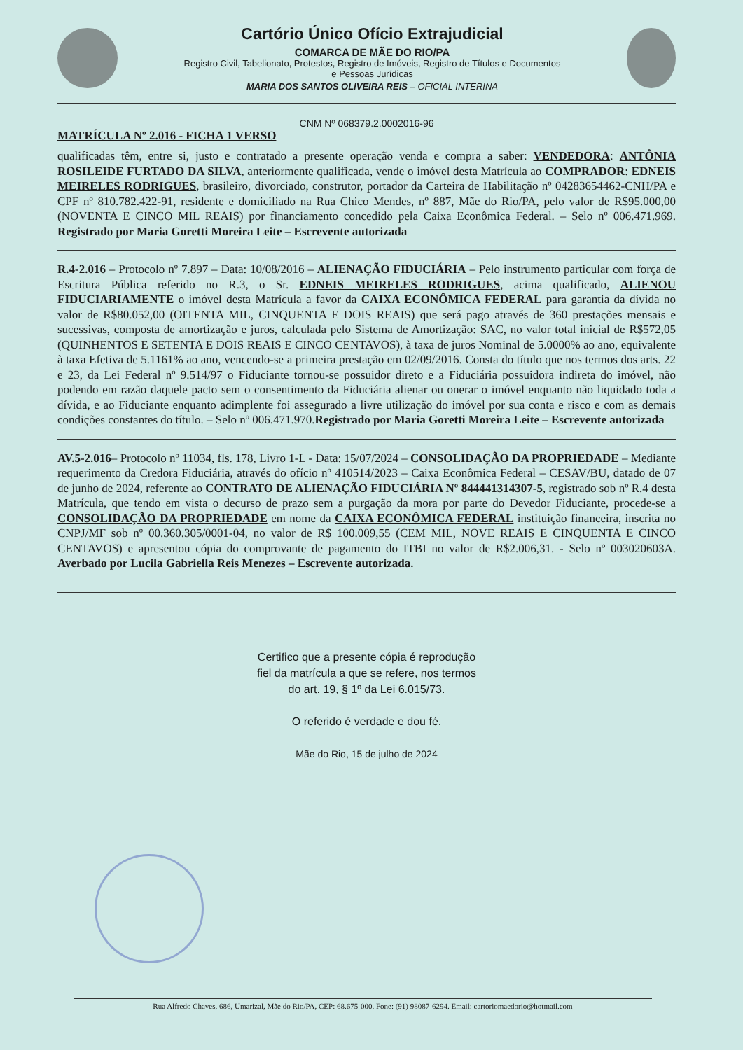Cartório Único Ofício Extrajudicial
COMARCA DE MÃE DO RIO/PA
Registro Civil, Tabelionato, Protestos, Registro de Imóveis, Registro de Títulos e Documentos
e Pessoas Jurídicas
MARIA DOS SANTOS OLIVEIRA REIS – OFICIAL INTERINA
CNM Nº 068379.2.0002016-96
MATRÍCULA Nº 2.016 - FICHA 1 VERSO
qualificadas têm, entre si, justo e contratado a presente operação venda e compra a saber: VENDEDORA: ANTÔNIA ROSILEIDE FURTADO DA SILVA, anteriormente qualificada, vende o imóvel desta Matrícula ao COMPRADOR: EDNEIS MEIRELES RODRIGUES, brasileiro, divorciado, construtor, portador da Carteira de Habilitação nº 04283654462-CNH/PA e CPF nº 810.782.422-91, residente e domiciliado na Rua Chico Mendes, nº 887, Mãe do Rio/PA, pelo valor de R$95.000,00 (NOVENTA E CINCO MIL REAIS) por financiamento concedido pela Caixa Econômica Federal. – Selo nº 006.471.969. Registrado por Maria Goretti Moreira Leite – Escrevente autorizada
R.4-2.016 – Protocolo nº 7.897 – Data: 10/08/2016 – ALIENAÇÃO FIDUCIÁRIA – Pelo instrumento particular com força de Escritura Pública referido no R.3, o Sr. EDNEIS MEIRELES RODRIGUES, acima qualificado, ALIENOU FIDUCIARIAMENTE o imóvel desta Matrícula a favor da CAIXA ECONÔMICA FEDERAL para garantia da dívida no valor de R$80.052,00 (OITENTA MIL, CINQUENTA E DOIS REAIS) que será pago através de 360 prestações mensais e sucessivas, composta de amortização e juros, calculada pelo Sistema de Amortização: SAC, no valor total inicial de R$572,05 (QUINHENTOS E SETENTA E DOIS REAIS E CINCO CENTAVOS), à taxa de juros Nominal de 5.0000% ao ano, equivalente à taxa Efetiva de 5.1161% ao ano, vencendo-se a primeira prestação em 02/09/2016. Consta do título que nos termos dos arts. 22 e 23, da Lei Federal nº 9.514/97 o Fiduciante tornou-se possuidor direto e a Fiduciária possuidora indireta do imóvel, não podendo em razão daquele pacto sem o consentimento da Fiduciária alienar ou onerar o imóvel enquanto não liquidado toda a dívida, e ao Fiduciante enquanto adimplente foi assegurado a livre utilização do imóvel por sua conta e risco e com as demais condições constantes do título. – Selo nº 006.471.970.Registrado por Maria Goretti Moreira Leite – Escrevente autorizada
AV.5-2.016– Protocolo nº 11034, fls. 178, Livro 1-L - Data: 15/07/2024 – CONSOLIDAÇÃO DA PROPRIEDADE – Mediante requerimento da Credora Fiduciária, através do ofício nº 410514/2023 – Caixa Econômica Federal – CESAV/BU, datado de 07 de junho de 2024, referente ao CONTRATO DE ALIENAÇÃO FIDUCIÁRIA Nº 844441314307-5, registrado sob nº R.4 desta Matrícula, que tendo em vista o decurso de prazo sem a purgação da mora por parte do Devedor Fiduciante, procede-se a CONSOLIDAÇÃO DA PROPRIEDADE em nome da CAIXA ECONÔMICA FEDERAL instituição financeira, inscrita no CNPJ/MF sob nº 00.360.305/0001-04, no valor de R$ 100.009,55 (CEM MIL, NOVE REAIS E CINQUENTA E CINCO CENTAVOS) e apresentou cópia do comprovante de pagamento do ITBI no valor de R$2.006,31. - Selo nº 003020603A. Averbado por Lucila Gabriella Reis Menezes – Escrevente autorizada.
Certifico que a presente cópia é reprodução
fiel da matrícula a que se refere, nos termos
do art. 19, § 1º da Lei 6.015/73.
O referido é verdade e dou fé.
Mãe do Rio, 15 de julho de 2024
Rua Alfredo Chaves, 686, Umarizal, Mãe do Rio/PA, CEP: 68.675-000. Fone: (91) 98087-6294. Email: cartoriomaedorio@hotmail.com